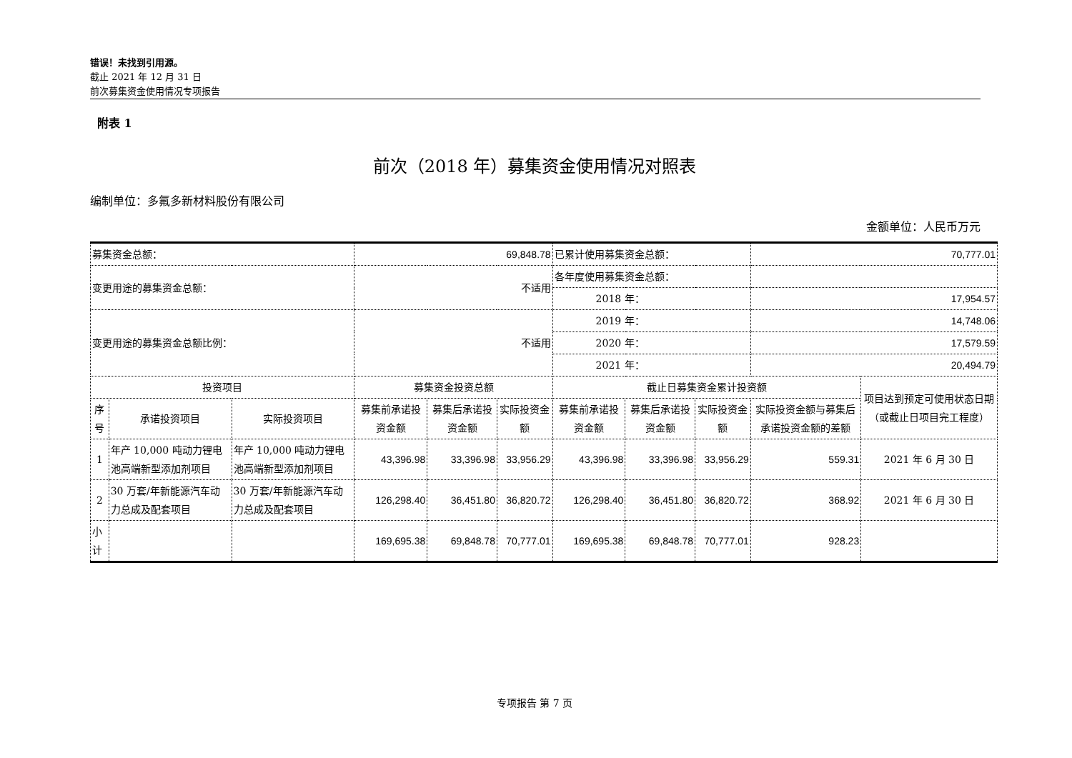错误！未找到引用源。
截止 2021 年 12 月 31 日
前次募集资金使用情况专项报告
附表 1
前次（2018 年）募集资金使用情况对照表
编制单位：多氟多新材料股份有限公司
金额单位：人民币万元
| 募集资金总额： | | | 69,848.78 | | | 已累计使用募集资金总额： | | | 70,777.01 | |
| 变更用途的募集资金总额： | | | 不适用 | | | 各年度使用募集资金总额： | | | | |
| | | | | | | 2018 年： | | | 17,954.57 | |
| 变更用途的募集资金总额比例： | | | 不适用 | | | 2019 年： | | | 14,748.06 | |
| | | | | | | 2020 年： | | | 17,579.59 | |
| | | | | | | 2021 年： | | | 20,494.79 | |
| 投资项目 | | | 募集资金投资总额 | | | 截止日募集资金累计投资额 | | | | 项目达到预定可使用状态日期（或截止日项目完工程度） |
| 序号 | 承诺投资项目 | 实际投资项目 | 募集前承诺投资金额 | 募集后承诺投资金额 | 实际投资金额 | 募集前承诺投资金额 | 募集后承诺投资金额 | 实际投资金额 | 实际投资金额与募集后承诺投资金额的差额 | |
| 1 | 年产 10,000 吨动力锂电池高端新型添加剂项目 | 年产 10,000 吨动力锂电池高端新型添加剂项目 | 43,396.98 | 33,396.98 | 33,956.29 | 43,396.98 | 33,396.98 | 33,956.29 | 559.31 | 2021 年 6 月 30 日 |
| 2 | 30 万套/年新能源汽车动力总成及配套项目 | 30 万套/年新能源汽车动力总成及配套项目 | 126,298.40 | 36,451.80 | 36,820.72 | 126,298.40 | 36,451.80 | 36,820.72 | 368.92 | 2021 年 6 月 30 日 |
| 小计 | | | 169,695.38 | 69,848.78 | 70,777.01 | 169,695.38 | 69,848.78 | 70,777.01 | 928.23 | |
专项报告 第 7 页